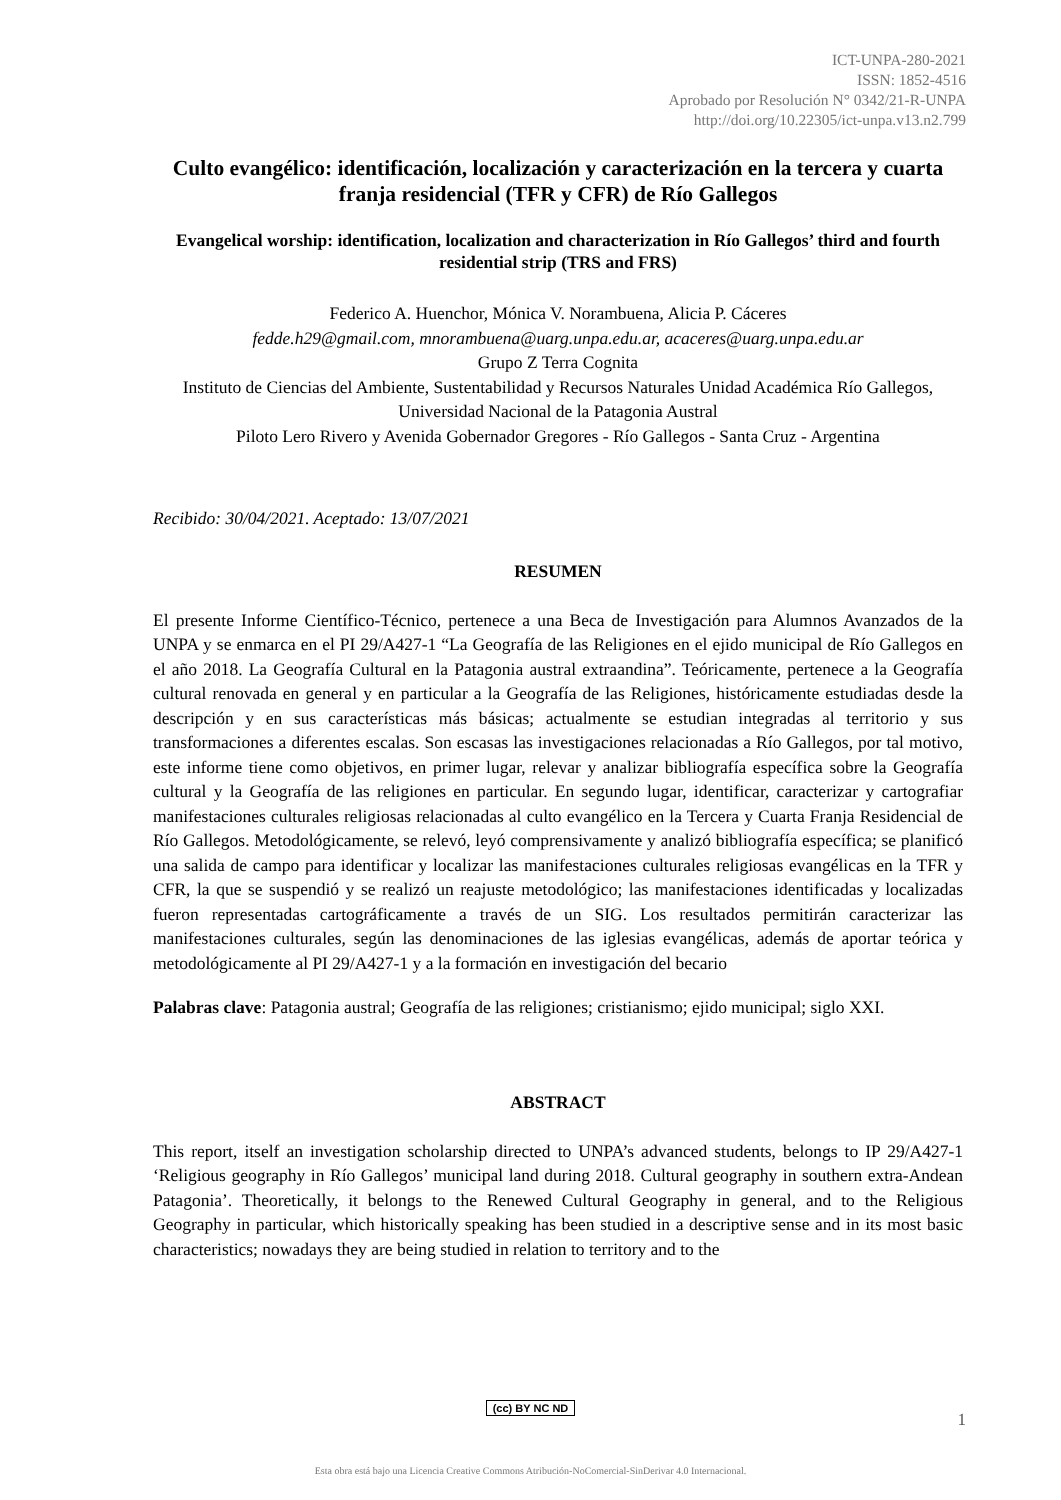ICT-UNPA-280-2021
ISSN: 1852-4516
Aprobado por Resolución N° 0342/21-R-UNPA
http://doi.org/10.22305/ict-unpa.v13.n2.799
Culto evangélico: identificación, localización y caracterización en la tercera y cuarta franja residencial (TFR y CFR) de Río Gallegos
Evangelical worship: identification, localization and characterization in Río Gallegos’ third and fourth residential strip (TRS and FRS)
Federico A. Huenchor, Mónica V. Norambuena, Alicia P. Cáceres
fedde.h29@gmail.com, mnorambuena@uarg.unpa.edu.ar, acaceres@uarg.unpa.edu.ar
Grupo Z Terra Cognita
Instituto de Ciencias del Ambiente, Sustentabilidad y Recursos Naturales Unidad Académica Río Gallegos, Universidad Nacional de la Patagonia Austral
Piloto Lero Rivero y Avenida Gobernador Gregores - Río Gallegos - Santa Cruz - Argentina
Recibido: 30/04/2021. Aceptado: 13/07/2021
RESUMEN
El presente Informe Científico-Técnico, pertenece a una Beca de Investigación para Alumnos Avanzados de la UNPA y se enmarca en el PI 29/A427-1 “La Geografía de las Religiones en el ejido municipal de Río Gallegos en el año 2018. La Geografía Cultural en la Patagonia austral extraandina”. Teóricamente, pertenece a la Geografía cultural renovada en general y en particular a la Geografía de las Religiones, históricamente estudiadas desde la descripción y en sus características más básicas; actualmente se estudian integradas al territorio y sus transformaciones a diferentes escalas. Son escasas las investigaciones relacionadas a Río Gallegos, por tal motivo, este informe tiene como objetivos, en primer lugar, relevar y analizar bibliografía específica sobre la Geografía cultural y la Geografía de las religiones en particular. En segundo lugar, identificar, caracterizar y cartografiar manifestaciones culturales religiosas relacionadas al culto evangélico en la Tercera y Cuarta Franja Residencial de Río Gallegos. Metodológicamente, se relevó, leyó comprensivamente y analizó bibliografía específica; se planificó una salida de campo para identificar y localizar las manifestaciones culturales religiosas evangélicas en la TFR y CFR, la que se suspendió y se realizó un reajuste metodológico; las manifestaciones identificadas y localizadas fueron representadas cartográficamente a través de un SIG. Los resultados permitirán caracterizar las manifestaciones culturales, según las denominaciones de las iglesias evangélicas, además de aportar teórica y metodológicamente al PI 29/A427-1 y a la formación en investigación del becario
Palabras clave: Patagonia austral; Geografía de las religiones; cristianismo; ejido municipal; siglo XXI.
ABSTRACT
This report, itself an investigation scholarship directed to UNPA’s advanced students, belongs to IP 29/A427-1 ‘Religious geography in Río Gallegos’ municipal land during 2018. Cultural geography in southern extra-Andean Patagonia’. Theoretically, it belongs to the Renewed Cultural Geography in general, and to the Religious Geography in particular, which historically speaking has been studied in a descriptive sense and in its most basic characteristics; nowadays they are being studied in relation to territory and to the
(cc) BY NC ND
1
Esta obra está bajo una Licencia Creative Commons Atribución-NoComercial-SinDerivar 4.0 Internacional.